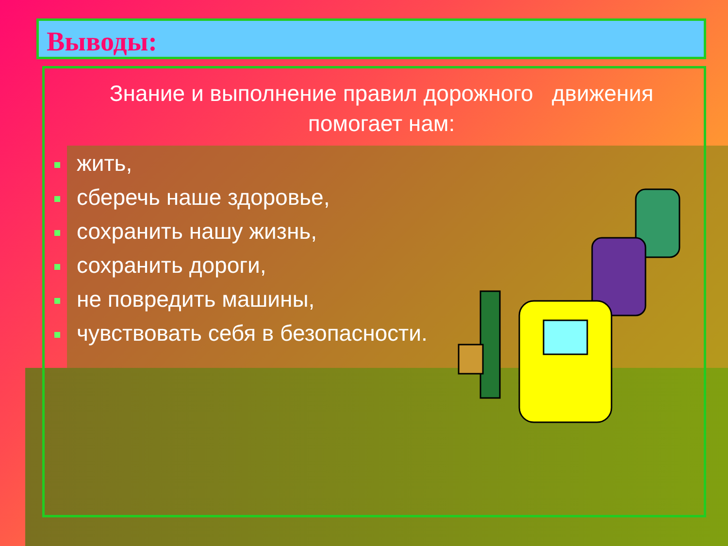Выводы:
Знание и выполнение правил дорожного движения помогает нам:
жить,
сберечь наше здоровье,
сохранить нашу жизнь,
сохранить дороги,
не повредить машины,
чувствовать себя в безопасности.